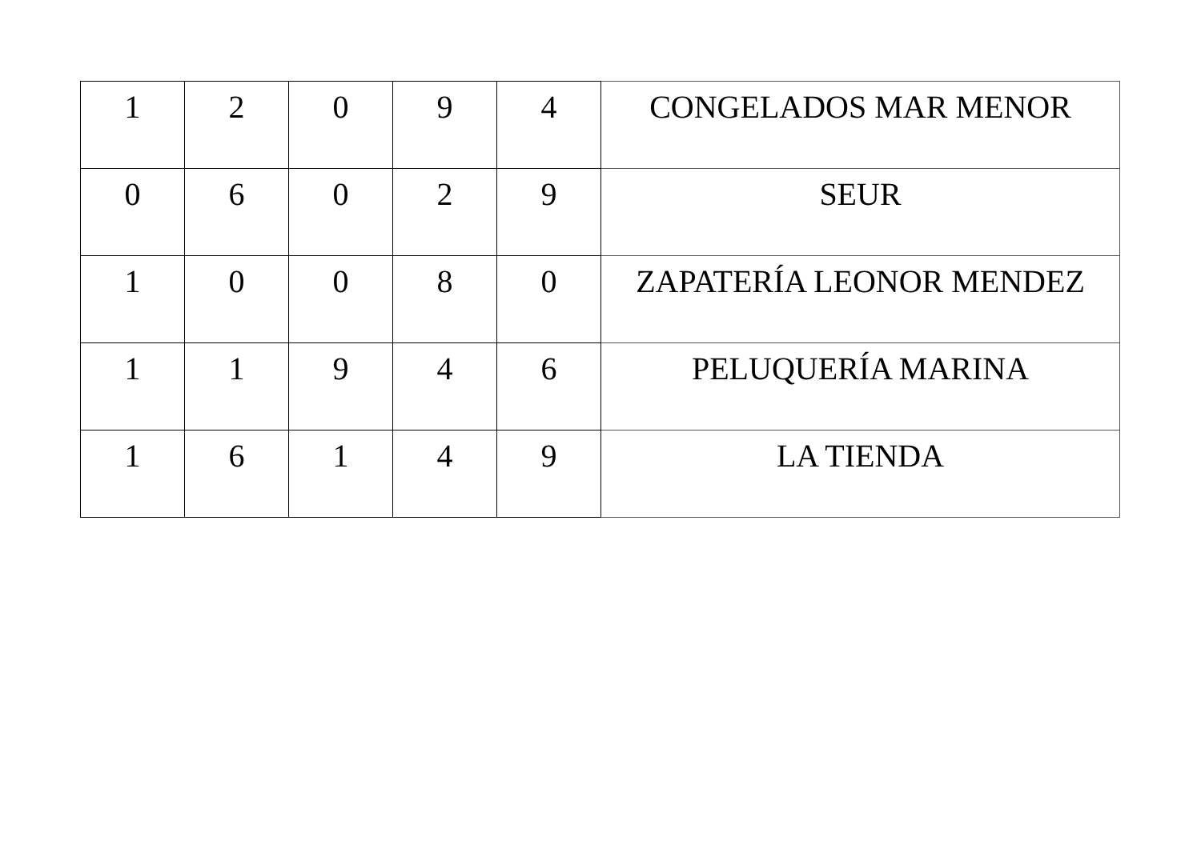| 1 | 2 | 0 | 9 | 4 | CONGELADOS MAR MENOR |
| 0 | 6 | 0 | 2 | 9 | SEUR |
| 1 | 0 | 0 | 8 | 0 | ZAPATERÍA LEONOR MENDEZ |
| 1 | 1 | 9 | 4 | 6 | PELUQUERÍA MARINA |
| 1 | 6 | 1 | 4 | 9 | LA TIENDA |